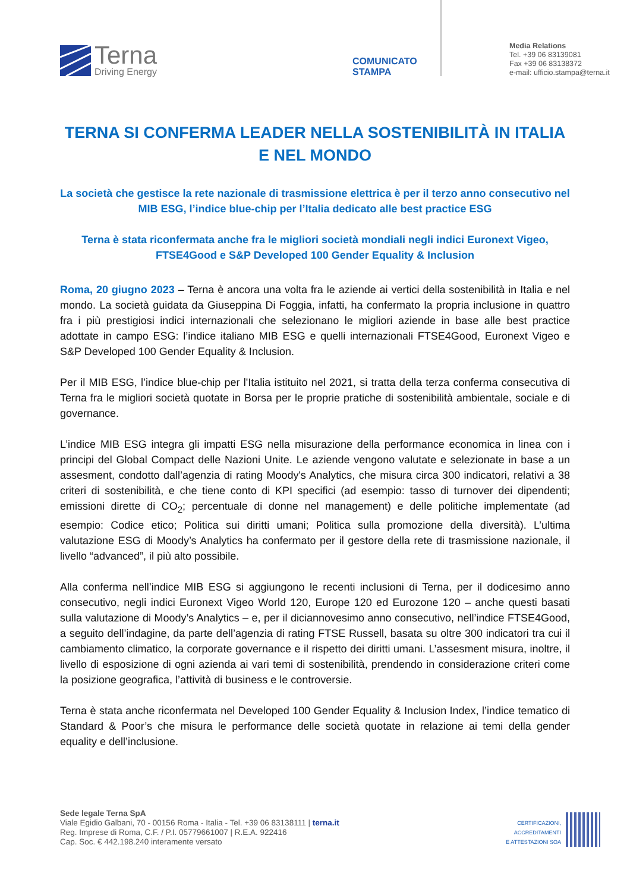Terna
Driving Energy
COMUNICATO
STAMPA
Media Relations
Tel. +39 06 83139081
Fax +39 06 83138372
e-mail: ufficio.stampa@terna.it
TERNA SI CONFERMA LEADER NELLA SOSTENIBILITÀ IN ITALIA E NEL MONDO
La società che gestisce la rete nazionale di trasmissione elettrica è per il terzo anno consecutivo nel MIB ESG, l’indice blue-chip per l’Italia dedicato alle best practice ESG
Terna è stata riconfermata anche fra le migliori società mondiali negli indici Euronext Vigeo, FTSE4Good e S&P Developed 100 Gender Equality & Inclusion
Roma, 20 giugno 2023 – Terna è ancora una volta fra le aziende ai vertici della sostenibilità in Italia e nel mondo. La società guidata da Giuseppina Di Foggia, infatti, ha confermato la propria inclusione in quattro fra i più prestigiosi indici internazionali che selezionano le migliori aziende in base alle best practice adottate in campo ESG: l’indice italiano MIB ESG e quelli internazionali FTSE4Good, Euronext Vigeo e S&P Developed 100 Gender Equality & Inclusion.
Per il MIB ESG, l’indice blue-chip per l'Italia istituito nel 2021, si tratta della terza conferma consecutiva di Terna fra le migliori società quotate in Borsa per le proprie pratiche di sostenibilità ambientale, sociale e di governance.
L’indice MIB ESG integra gli impatti ESG nella misurazione della performance economica in linea con i principi del Global Compact delle Nazioni Unite. Le aziende vengono valutate e selezionate in base a un assesment, condotto dall’agenzia di rating Moody's Analytics, che misura circa 300 indicatori, relativi a 38 criteri di sostenibilità, e che tiene conto di KPI specifici (ad esempio: tasso di turnover dei dipendenti; emissioni dirette di CO<sub>2</sub>; percentuale di donne nel management) e delle politiche implementate (ad esempio: Codice etico; Politica sui diritti umani; Politica sulla promozione della diversità). L’ultima valutazione ESG di Moody’s Analytics ha confermato per il gestore della rete di trasmissione nazionale, il livello “advanced”, il più alto possibile.
Alla conferma nell’indice MIB ESG si aggiungono le recenti inclusioni di Terna, per il dodicesimo anno consecutivo, negli indici Euronext Vigeo World 120, Europe 120 ed Eurozone 120 – anche questi basati sulla valutazione di Moody’s Analytics – e, per il diciannovesimo anno consecutivo, nell’indice FTSE4Good, a seguito dell’indagine, da parte dell’agenzia di rating FTSE Russell, basata su oltre 300 indicatori tra cui il cambiamento climatico, la corporate governance e il rispetto dei diritti umani. L’assesment misura, inoltre, il livello di esposizione di ogni azienda ai vari temi di sostenibilità, prendendo in considerazione criteri come la posizione geografica, l’attività di business e le controversie.
Terna è stata anche riconfermata nel Developed 100 Gender Equality & Inclusion Index, l’indice tematico di Standard & Poor’s che misura le performance delle società quotate in relazione ai temi della gender equality e dell’inclusione.
Sede legale Terna SpA
Viale Egidio Galbani, 70 - 00156 Roma - Italia - Tel. +39 06 83138111 | terna.it
Reg. Imprese di Roma, C.F. / P.I. 05779661007 | R.E.A. 922416
Cap. Soc. € 442.198.240 interamente versato
CERTIFICAZIONI,
ACCREDITAMENTI
E ATTESTAZIONI SOA